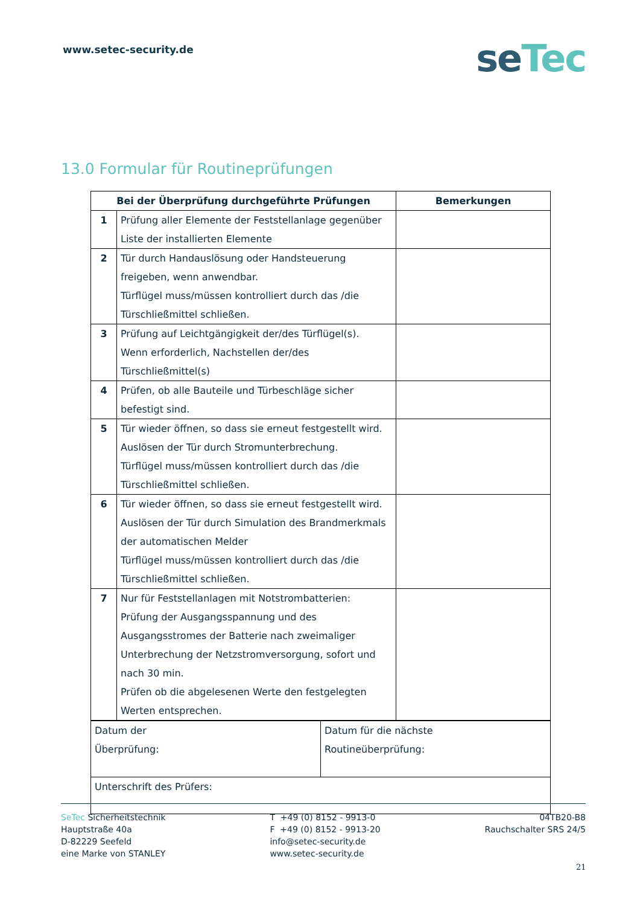www.setec-security.de
seTec
13.0 Formular für Routineprüfungen
| Bei der Überprüfung durchgeführte Prüfungen | | Bemerkungen |
| --- | --- | --- |
| 1 | Prüfung aller Elemente der Feststellanlage gegenüber Liste der installierten Elemente | |
| 2 | Tür durch Handauslösung oder Handsteuerung freigeben, wenn anwendbar. Türflügel muss/müssen kontrolliert durch das /die Türschließmittel schließen. | |
| 3 | Prüfung auf Leichtgängigkeit der/des Türflügel(s). Wenn erforderlich, Nachstellen der/des Türschließmittel(s) | |
| 4 | Prüfen, ob alle Bauteile und Türbeschläge sicher befestigt sind. | |
| 5 | Tür wieder öffnen, so dass sie erneut festgestellt wird. Auslösen der Tür durch Stromunterbrechung. Türflügel muss/müssen kontrolliert durch das /die Türschließmittel schließen. | |
| 6 | Tür wieder öffnen, so dass sie erneut festgestellt wird. Auslösen der Tür durch Simulation des Brandmerkmals der automatischen Melder Türflügel muss/müssen kontrolliert durch das /die Türschließmittel schließen. | |
| 7 | Nur für Feststellanlagen mit Notstrombatterien: Prüfung der Ausgangsspannung und des Ausgangsstromes der Batterie nach zweimaliger Unterbrechung der Netzstromversorgung, sofort und nach 30 min. Prüfen ob die abgelesenen Werte den festgelegten Werten entsprechen. | |
| Datum der Überprüfung: | Datum für die nächste Routineüberprüfung: |
| Unterschrift des Prüfers: | |
SeTec Sicherheitstechnik
Hauptstraße 40a
D-82229 Seefeld
eine Marke von STANLEY
T +49 (0) 8152 - 9913-0
F +49 (0) 8152 - 9913-20
info@setec-security.de
www.setec-security.de
04TB20-B8
Rauchschalter SRS 24/5
21